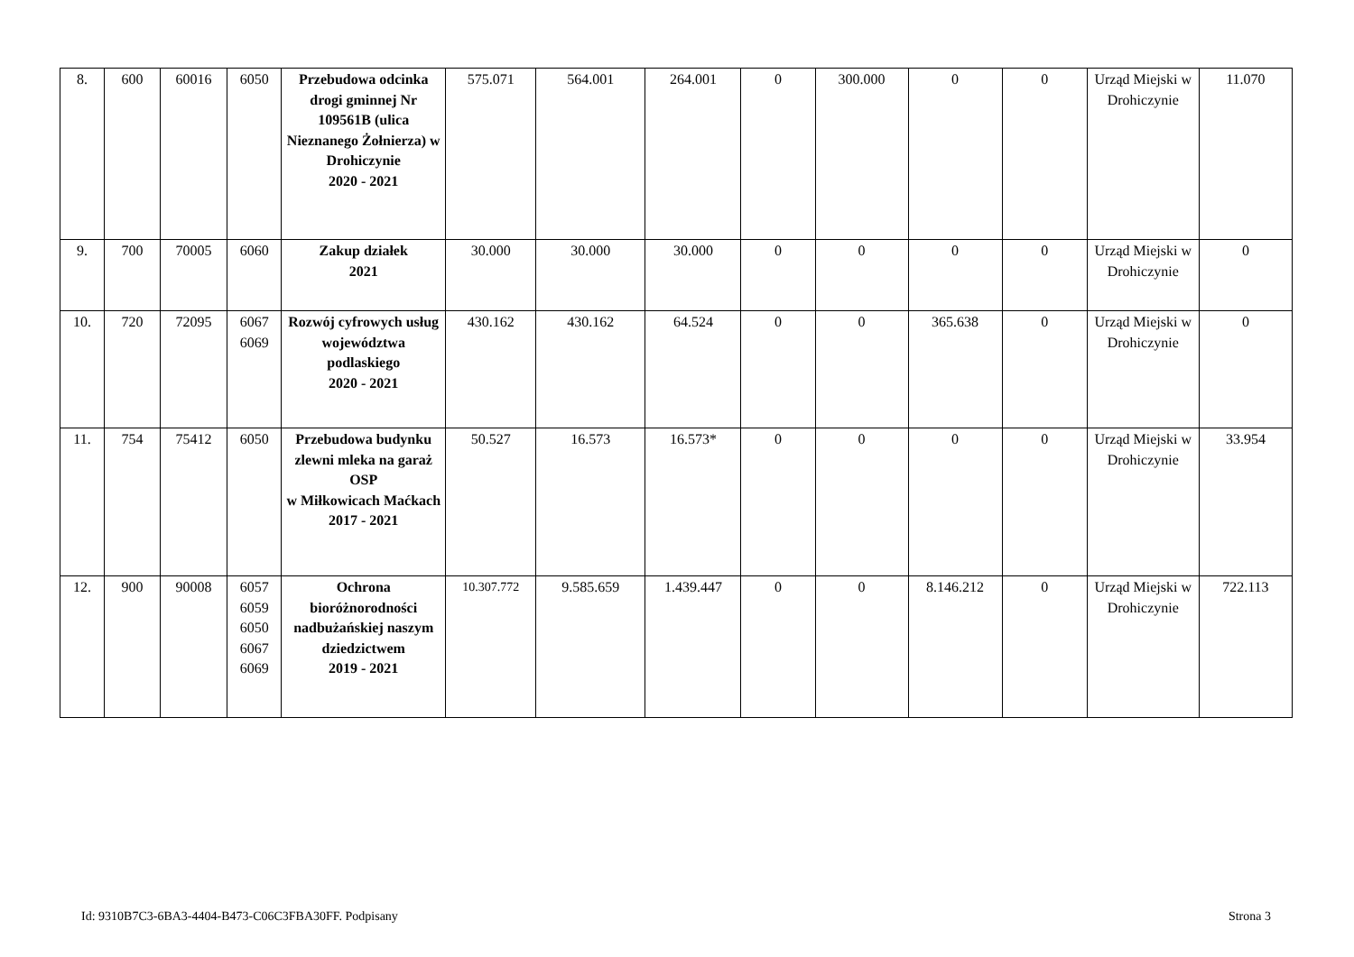| 8. | 600 | 60016 | 6050 | Przebudowa odcinka drogi gminnej Nr 109561B (ulica Nieznanego Żołnierza) w Drohiczynie 2020 - 2021 | 575.071 | 564.001 | 264.001 | 0 | 300.000 | 0 | 0 | Urząd Miejski w Drohiczynie | 11.070 |
| 9. | 700 | 70005 | 6060 | Zakup działek 2021 | 30.000 | 30.000 | 30.000 | 0 | 0 | 0 | 0 | Urząd Miejski w Drohiczynie | 0 |
| 10. | 720 | 72095 | 6067 6069 | Rozwój cyfrowych usług województwa podlaskiego 2020 - 2021 | 430.162 | 430.162 | 64.524 | 0 | 0 | 365.638 | 0 | Urząd Miejski w Drohiczynie | 0 |
| 11. | 754 | 75412 | 6050 | Przebudowa budynku zlewni mleka na garaż OSP w Miłkowicach Maćkach 2017 - 2021 | 50.527 | 16.573 | 16.573* | 0 | 0 | 0 | 0 | Urząd Miejski w Drohiczynie | 33.954 |
| 12. | 900 | 90008 | 6057 6059 6050 6067 6069 | Ochrona bioróżnorodności nadbużańskiej naszym dziedzictwem 2019 - 2021 | 10.307.772 | 9.585.659 | 1.439.447 | 0 | 0 | 8.146.212 | 0 | Urząd Miejski w Drohiczynie | 722.113 |
Id: 9310B7C3-6BA3-4404-B473-C06C3FBA30FF. Podpisany Strona 3